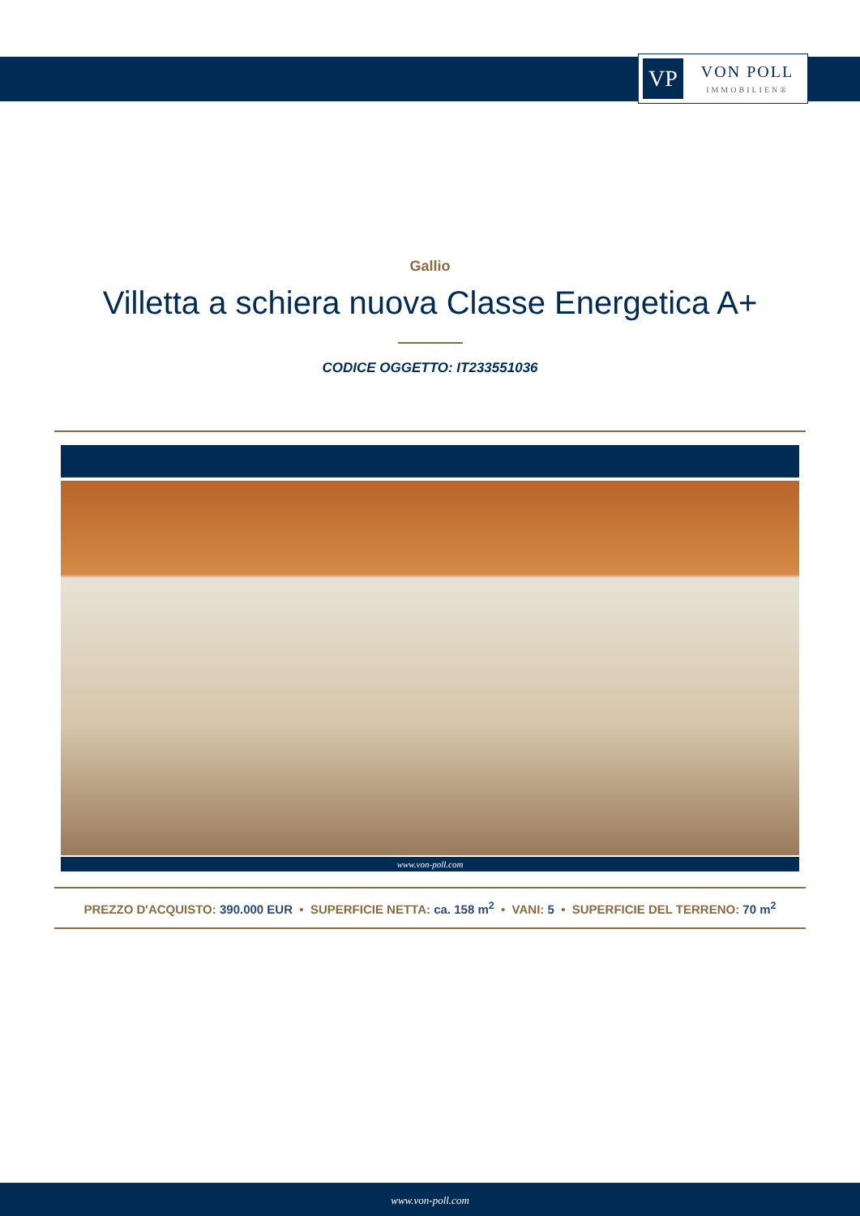VP
VON POLL
IMMOBILIEN®
Gallio
Villetta a schiera nuova Classe Energetica A+
CODICE OGGETTO: IT233551036
www.von-poll.com
PREZZO D'ACQUISTO: 390.000 EUR • SUPERFICIE NETTA: ca. 158 m<sup>2</sup> • VANI: 5 • SUPERFICIE DEL TERRENO: 70 m<sup>2</sup>
www.von-poll.com